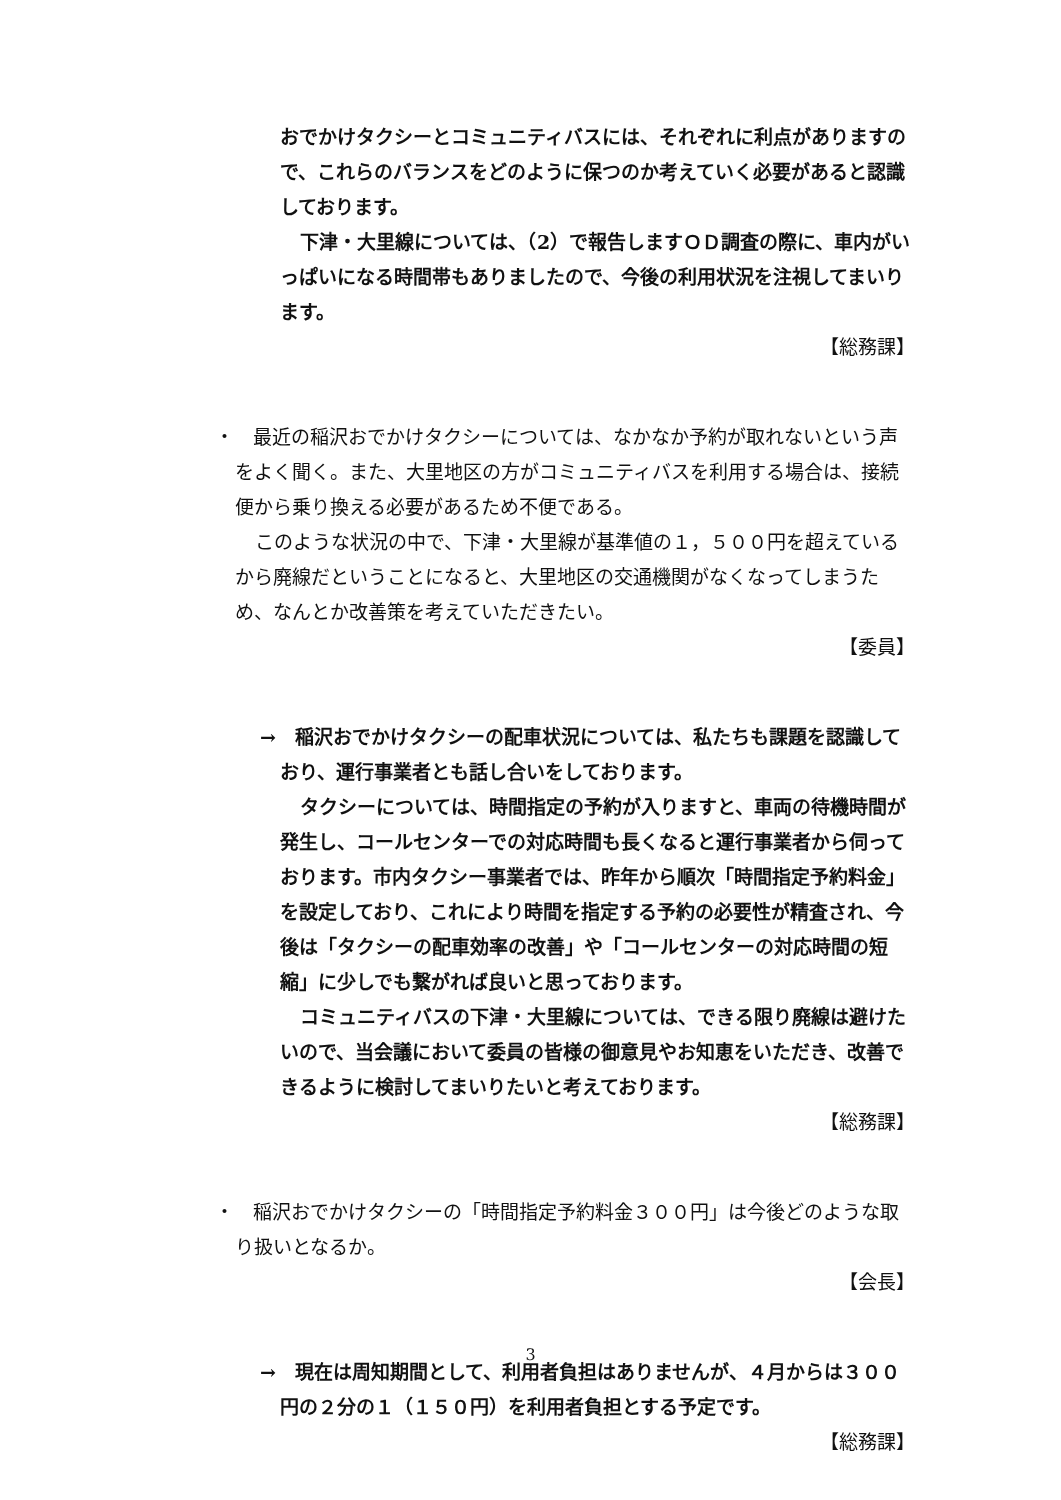おでかけタクシーとコミュニティバスには、それぞれに利点がありますので、これらのバランスをどのように保つのか考えていく必要があると認識しております。
下津・大里線については、（2）で報告しますＯＤ調査の際に、車内がいっぱいになる時間帯もありましたので、今後の利用状況を注視してまいります。
【総務課】
・　最近の稲沢おでかけタクシーについては、なかなか予約が取れないという声をよく聞く。また、大里地区の方がコミュニティバスを利用する場合は、接続便から乗り換える必要があるため不便である。
このような状況の中で、下津・大里線が基準値の１，５００円を超えているから廃線だということになると、大里地区の交通機関がなくなってしまうため、なんとか改善策を考えていただきたい。
【委員】
→　稲沢おでかけタクシーの配車状況については、私たちも課題を認識しており、運行事業者とも話し合いをしております。
タクシーについては、時間指定の予約が入りますと、車両の待機時間が発生し、コールセンターでの対応時間も長くなると運行事業者から伺っております。市内タクシー事業者では、昨年から順次「時間指定予約料金」を設定しており、これにより時間を指定する予約の必要性が精査され、今後は「タクシーの配車効率の改善」や「コールセンターの対応時間の短縮」に少しでも繋がれば良いと思っております。
コミュニティバスの下津・大里線については、できる限り廃線は避けたいので、当会議において委員の皆様の御意見やお知恵をいただき、改善できるように検討してまいりたいと考えております。
【総務課】
・　稲沢おでかけタクシーの「時間指定予約料金３００円」は今後どのような取り扱いとなるか。
【会長】
→　現在は周知期間として、利用者負担はありませんが、４月からは３００円の２分の１（１５０円）を利用者負担とする予定です。
【総務課】
3